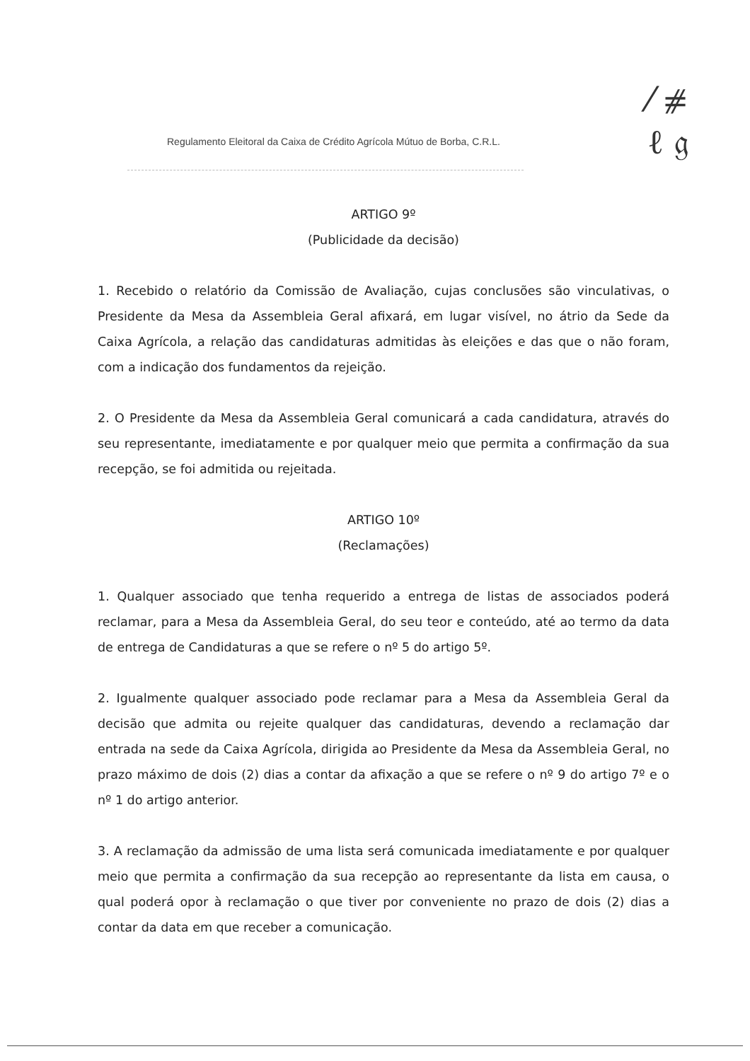⁄ ⧣
ℓ 𝔤
Regulamento Eleitoral da Caixa de Crédito Agrícola Mútuo de Borba, C.R.L.
ARTIGO 9º
(Publicidade da decisão)
1. Recebido o relatório da Comissão de Avaliação, cujas conclusões são vinculativas, o Presidente da Mesa da Assembleia Geral afixará, em lugar visível, no átrio da Sede da Caixa Agrícola, a relação das candidaturas admitidas às eleições e das que o não foram, com a indicação dos fundamentos da rejeição.
2. O Presidente da Mesa da Assembleia Geral comunicará a cada candidatura, através do seu representante, imediatamente e por qualquer meio que permita a confirmação da sua recepção, se foi admitida ou rejeitada.
ARTIGO 10º
(Reclamações)
1. Qualquer associado que tenha requerido a entrega de listas de associados poderá reclamar, para a Mesa da Assembleia Geral, do seu teor e conteúdo, até ao termo da data de entrega de Candidaturas a que se refere o nº 5 do artigo 5º.
2. Igualmente qualquer associado pode reclamar para a Mesa da Assembleia Geral da decisão que admita ou rejeite qualquer das candidaturas, devendo a reclamação dar entrada na sede da Caixa Agrícola, dirigida ao Presidente da Mesa da Assembleia Geral, no prazo máximo de dois (2) dias a contar da afixação a que se refere o nº 9 do artigo 7º e o nº 1 do artigo anterior.
3. A reclamação da admissão de uma lista será comunicada imediatamente e por qualquer meio que permita a confirmação da sua recepção ao representante da lista em causa, o qual poderá opor à reclamação o que tiver por conveniente no prazo de dois (2) dias a contar da data em que receber a comunicação.